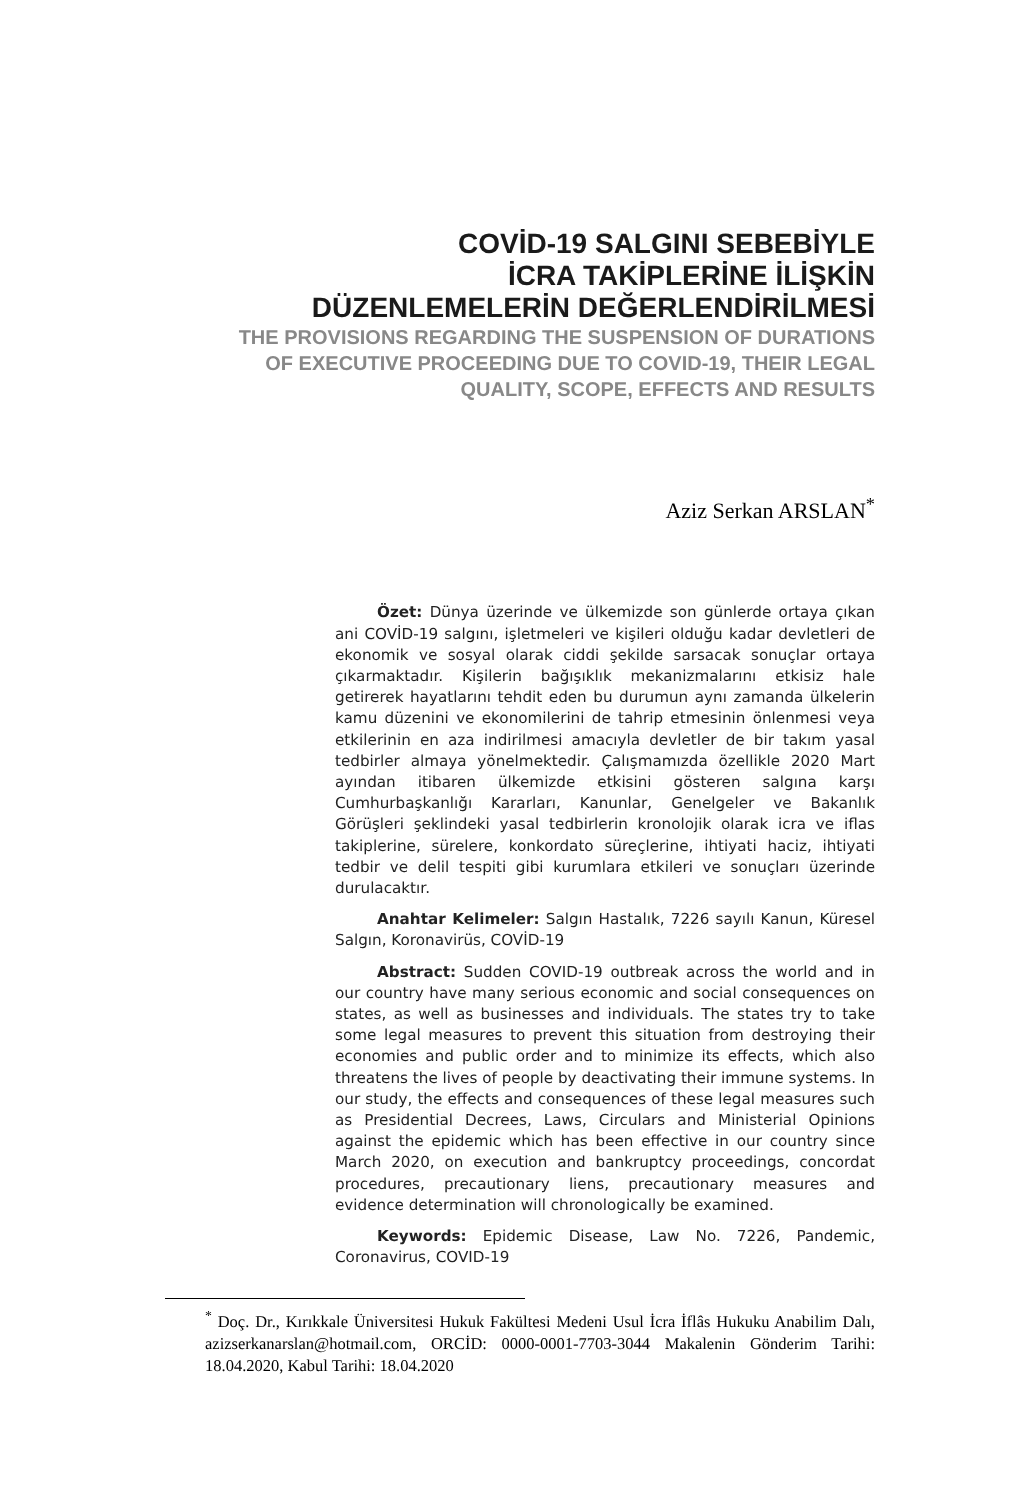COVİD-19 SALGINI SEBEBİYLE
İCRA TAKİPLERİNE İLİŞKİN
DÜZENLEMELERİN DEĞERLENDİRİLMESİ
THE PROVISIONS REGARDING THE SUSPENSION OF DURATIONS
OF EXECUTIVE PROCEEDING DUE TO COVID-19, THEIR LEGAL
QUALITY, SCOPE, EFFECTS AND RESULTS
Aziz Serkan ARSLAN<sup>*</sup>
Özet: Dünya üzerinde ve ülkemizde son günlerde ortaya çıkan ani COVİD-19 salgını, işletmeleri ve kişileri olduğu kadar devletleri de ekonomik ve sosyal olarak ciddi şekilde sarsacak sonuçlar ortaya çıkarmaktadır. Kişilerin bağışıklık mekanizmalarını etkisiz hale getirerek hayatlarını tehdit eden bu durumun aynı zamanda ülkelerin kamu düzenini ve ekonomilerini de tahrip etmesinin önlenmesi veya etkilerinin en aza indirilmesi amacıyla devletler de bir takım yasal tedbirler almaya yönelmektedir. Çalışmamızda özellikle 2020 Mart ayından itibaren ülkemizde etkisini gösteren salgına karşı Cumhurbaşkanlığı Kararları, Kanunlar, Genelgeler ve Bakanlık Görüşleri şeklindeki yasal tedbirlerin kronolojik olarak icra ve iflas takiplerine, sürelere, konkordato süreçlerine, ihtiyati haciz, ihtiyati tedbir ve delil tespiti gibi kurumlara etkileri ve sonuçları üzerinde durulacaktır.
Anahtar Kelimeler: Salgın Hastalık, 7226 sayılı Kanun, Küresel Salgın, Koronavirüs, COVİD-19
Abstract: Sudden COVID-19 outbreak across the world and in our country have many serious economic and social consequences on states, as well as businesses and individuals. The states try to take some legal measures to prevent this situation from destroying their economies and public order and to minimize its effects, which also threatens the lives of people by deactivating their immune systems. In our study, the effects and consequences of these legal measures such as Presidential Decrees, Laws, Circulars and Ministerial Opinions against the epidemic which has been effective in our country since March 2020, on execution and bankruptcy proceedings, concordat procedures, precautionary liens, precautionary measures and evidence determination will chronologically be examined.
Keywords: Epidemic Disease, Law No. 7226, Pandemic, Coronavirus, COVID-19
<sup>*</sup> Doç. Dr., Kırıkkale Üniversitesi Hukuk Fakültesi Medeni Usul İcra İflâs Hukuku Anabilim Dalı, azizserkanarslan@hotmail.com, ORCİD: 0000-0001-7703-3044 Makalenin Gönderim Tarihi: 18.04.2020, Kabul Tarihi: 18.04.2020